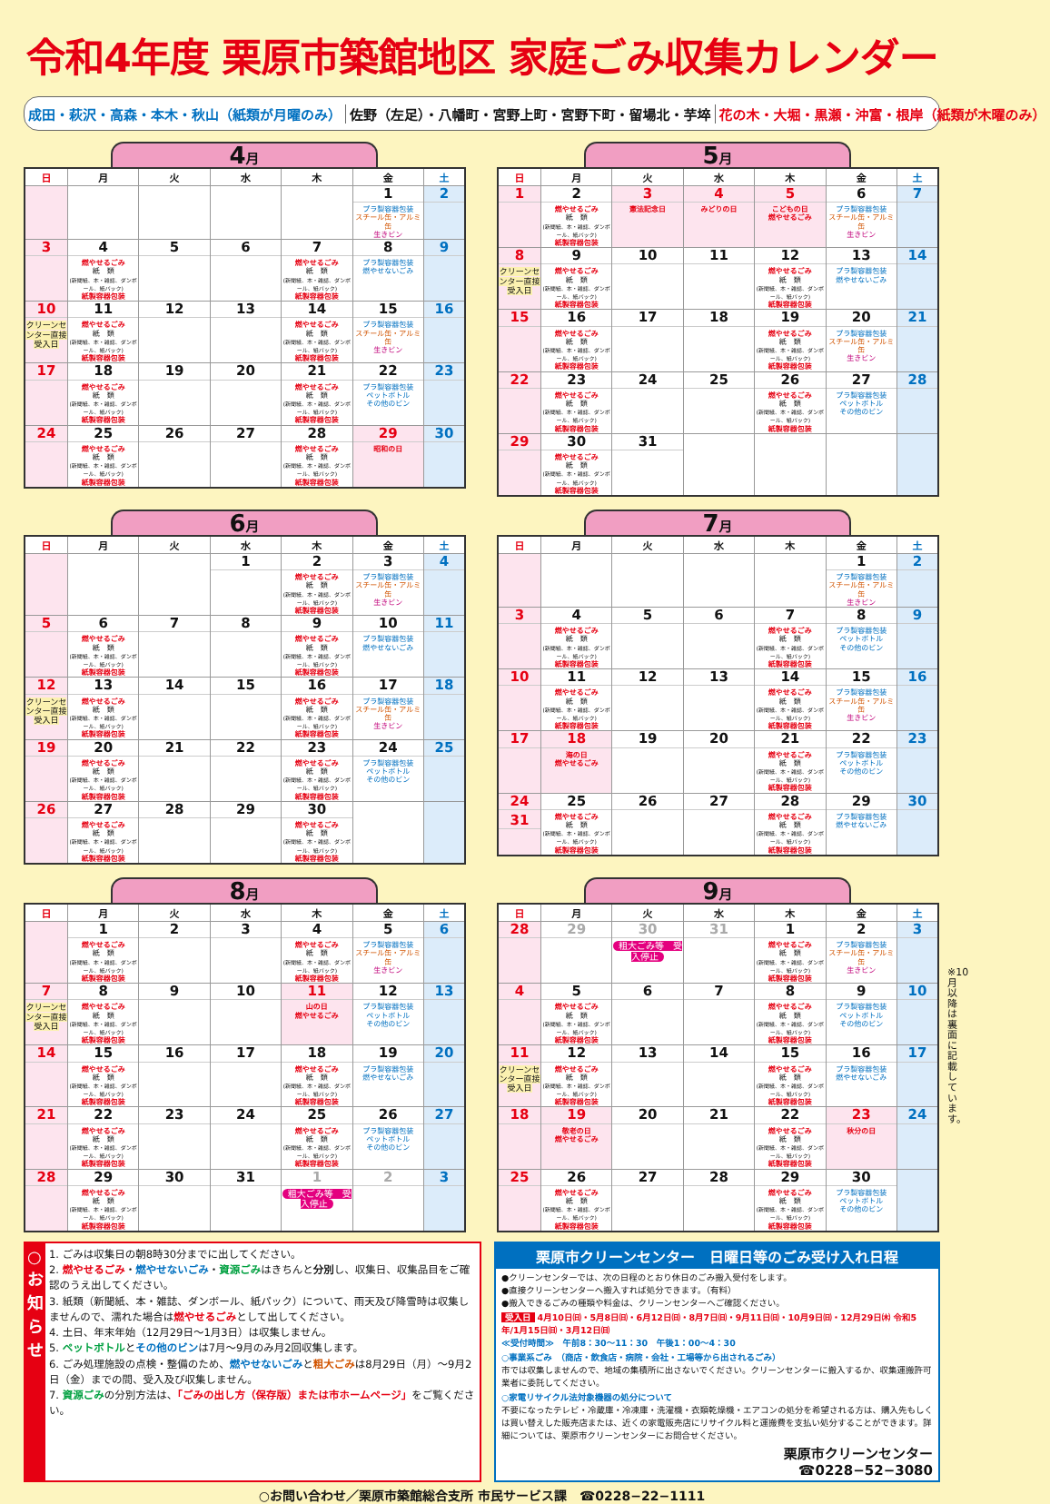令和4年度 栗原市築館地区 家庭ごみ収集カレンダー
成田・萩沢・高森・本木・秋山（紙類が月曜のみ） 佐野（左足）・八幡町・宮野上町・宮野下町・留場北・芋埣 花の木・大堀・黒瀬・沖富・根岸（紙類が木曜のみ）
4月
| 日 | 月 | 火 | 水 | 木 | 金 | 土 |
| --- | --- | --- | --- | --- | --- | --- |
| | | | | | 1 プラ製容器包装 スチール缶・アルミ缶 生きビン | 2 |
| 3 | 4 燃やせるごみ 紙 類 (新聞紙、本・雑誌、ダンボール、紙パック) 紙製容器包装 | 5 | 6 | 7 燃やせるごみ 紙 類 (新聞紙、本・雑誌、ダンボール、紙パック) 紙製容器包装 | 8 プラ製容器包装 燃やせないごみ | 9 |
| 10 クリーンセンター直接受入日 | 11 燃やせるごみ 紙 類 (新聞紙、本・雑誌、ダンボール、紙パック) 紙製容器包装 | 12 | 13 | 14 燃やせるごみ 紙 類 (新聞紙、本・雑誌、ダンボール、紙パック) 紙製容器包装 | 15 プラ製容器包装 スチール缶・アルミ缶 生きビン | 16 |
| 17 | 18 燃やせるごみ 紙 類 (新聞紙、本・雑誌、ダンボール、紙パック) 紙製容器包装 | 19 | 20 | 21 燃やせるごみ 紙 類 (新聞紙、本・雑誌、ダンボール、紙パック) 紙製容器包装 | 22 プラ製容器包装 ペットボトル その他のビン | 23 |
| 24 | 25 燃やせるごみ 紙 類 (新聞紙、本・雑誌、ダンボール、紙パック) 紙製容器包装 | 26 | 27 | 28 燃やせるごみ 紙 類 (新聞紙、本・雑誌、ダンボール、紙パック) 紙製容器包装 | 29 昭和の日 | 30 |
5月
| 日 | 月 | 火 | 水 | 木 | 金 | 土 |
| --- | --- | --- | --- | --- | --- | --- |
| 1 | 2 燃やせるごみ 紙 類 (新聞紙、本・雑誌、ダンボール、紙パック) 紙製容器包装 | 3 憲法記念日 | 4 みどりの日 | 5 こどもの日 燃やせるごみ | 6 プラ製容器包装 スチール缶・アルミ缶 生きビン | 7 |
| 8 クリーンセンター直接受入日 | 9 燃やせるごみ 紙 類 (新聞紙、本・雑誌、ダンボール、紙パック) 紙製容器包装 | 10 | 11 | 12 燃やせるごみ 紙 類 (新聞紙、本・雑誌、ダンボール、紙パック) 紙製容器包装 | 13 プラ製容器包装 燃やせないごみ | 14 |
| 15 | 16 燃やせるごみ 紙 類 (新聞紙、本・雑誌、ダンボール、紙パック) 紙製容器包装 | 17 | 18 | 19 燃やせるごみ 紙 類 (新聞紙、本・雑誌、ダンボール、紙パック) 紙製容器包装 | 20 プラ製容器包装 スチール缶・アルミ缶 生きビン | 21 |
| 22 | 23 燃やせるごみ 紙 類 (新聞紙、本・雑誌、ダンボール、紙パック) 紙製容器包装 | 24 | 25 | 26 燃やせるごみ 紙 類 (新聞紙、本・雑誌、ダンボール、紙パック) 紙製容器包装 | 27 プラ製容器包装 ペットボトル その他のビン | 28 |
| 29 | 30 燃やせるごみ 紙 類 (新聞紙、本・雑誌、ダンボール、紙パック) 紙製容器包装 | 31 | | | | |
6月
| 日 | 月 | 火 | 水 | 木 | 金 | 土 |
| --- | --- | --- | --- | --- | --- | --- |
| | | | 1 | 2 燃やせるごみ 紙 類 (新聞紙、本・雑誌、ダンボール、紙パック) 紙製容器包装 | 3 プラ製容器包装 スチール缶・アルミ缶 生きビン | 4 |
| 5 | 6 燃やせるごみ 紙 類 (新聞紙、本・雑誌、ダンボール、紙パック) 紙製容器包装 | 7 | 8 | 9 燃やせるごみ 紙 類 (新聞紙、本・雑誌、ダンボール、紙パック) 紙製容器包装 | 10 プラ製容器包装 燃やせないごみ | 11 |
| 12 クリーンセンター直接受入日 | 13 燃やせるごみ 紙 類 (新聞紙、本・雑誌、ダンボール、紙パック) 紙製容器包装 | 14 | 15 | 16 燃やせるごみ 紙 類 (新聞紙、本・雑誌、ダンボール、紙パック) 紙製容器包装 | 17 プラ製容器包装 スチール缶・アルミ缶 生きビン | 18 |
| 19 | 20 燃やせるごみ 紙 類 (新聞紙、本・雑誌、ダンボール、紙パック) 紙製容器包装 | 21 | 22 | 23 燃やせるごみ 紙 類 (新聞紙、本・雑誌、ダンボール、紙パック) 紙製容器包装 | 24 プラ製容器包装 ペットボトル その他のビン | 25 |
| 26 | 27 燃やせるごみ 紙 類 (新聞紙、本・雑誌、ダンボール、紙パック) 紙製容器包装 | 28 | 29 | 30 燃やせるごみ 紙 類 (新聞紙、本・雑誌、ダンボール、紙パック) 紙製容器包装 | | |
7月
| 日 | 月 | 火 | 水 | 木 | 金 | 土 |
| --- | --- | --- | --- | --- | --- | --- |
| | | | | | 1 プラ製容器包装 スチール缶・アルミ缶 生きビン | 2 |
| 3 | 4 燃やせるごみ 紙 類 (新聞紙、本・雑誌、ダンボール、紙パック) 紙製容器包装 | 5 | 6 | 7 燃やせるごみ 紙 類 (新聞紙、本・雑誌、ダンボール、紙パック) 紙製容器包装 | 8 プラ製容器包装 ペットボトル その他のビン | 9 |
| 10 | 11 燃やせるごみ 紙 類 (新聞紙、本・雑誌、ダンボール、紙パック) 紙製容器包装 | 12 | 13 | 14 燃やせるごみ 紙 類 (新聞紙、本・雑誌、ダンボール、紙パック) 紙製容器包装 | 15 プラ製容器包装 スチール缶・アルミ缶 生きビン | 16 |
| 17 | 18 海の日 燃やせるごみ | 19 | 20 | 21 燃やせるごみ 紙 類 (新聞紙、本・雑誌、ダンボール、紙パック) 紙製容器包装 | 22 プラ製容器包装 ペットボトル その他のビン | 23 |
| 24 31 | 25 燃やせるごみ 紙 類 (新聞紙、本・雑誌、ダンボール、紙パック) 紙製容器包装 | 26 | 27 | 28 燃やせるごみ 紙 類 (新聞紙、本・雑誌、ダンボール、紙パック) 紙製容器包装 | 29 プラ製容器包装 燃やせないごみ | 30 |
8月
| 日 | 月 | 火 | 水 | 木 | 金 | 土 |
| --- | --- | --- | --- | --- | --- | --- |
| | 1 燃やせるごみ 紙 類 (新聞紙、本・雑誌、ダンボール、紙パック) 紙製容器包装 | 2 | 3 | 4 燃やせるごみ 紙 類 (新聞紙、本・雑誌、ダンボール、紙パック) 紙製容器包装 | 5 プラ製容器包装 スチール缶・アルミ缶 生きビン | 6 |
| 7 クリーンセンター直接受入日 | 8 燃やせるごみ 紙 類 (新聞紙、本・雑誌、ダンボール、紙パック) 紙製容器包装 | 9 | 10 | 11 山の日 燃やせるごみ | 12 プラ製容器包装 ペットボトル その他のビン | 13 |
| 14 | 15 燃やせるごみ 紙 類 (新聞紙、本・雑誌、ダンボール、紙パック) 紙製容器包装 | 16 | 17 | 18 燃やせるごみ 紙 類 (新聞紙、本・雑誌、ダンボール、紙パック) 紙製容器包装 | 19 プラ製容器包装 燃やせないごみ | 20 |
| 21 | 22 燃やせるごみ 紙 類 (新聞紙、本・雑誌、ダンボール、紙パック) 紙製容器包装 | 23 | 24 | 25 燃やせるごみ 紙 類 (新聞紙、本・雑誌、ダンボール、紙パック) 紙製容器包装 | 26 プラ製容器包装 ペットボトル その他のビン | 27 |
| 28 | 29 燃やせるごみ 紙 類 (新聞紙、本・雑誌、ダンボール、紙パック) 紙製容器包装 | 30 | 31 | 1 粗大ごみ等 受入停止 | 2 | 3 |
9月
| 日 | 月 | 火 | 水 | 木 | 金 | 土 |
| --- | --- | --- | --- | --- | --- | --- |
| 28 | 29 | 30 粗大ごみ等 受入停止 | 31 | 1 燃やせるごみ 紙 類 (新聞紙、本・雑誌、ダンボール、紙パック) 紙製容器包装 | 2 プラ製容器包装 スチール缶・アルミ缶 生きビン | 3 |
| 4 | 5 燃やせるごみ 紙 類 (新聞紙、本・雑誌、ダンボール、紙パック) 紙製容器包装 | 6 | 7 | 8 燃やせるごみ 紙 類 (新聞紙、本・雑誌、ダンボール、紙パック) 紙製容器包装 | 9 プラ製容器包装 ペットボトル その他のビン | 10 |
| 11 クリーンセンター直接受入日 | 12 燃やせるごみ 紙 類 (新聞紙、本・雑誌、ダンボール、紙パック) 紙製容器包装 | 13 | 14 | 15 燃やせるごみ 紙 類 (新聞紙、本・雑誌、ダンボール、紙パック) 紙製容器包装 | 16 プラ製容器包装 燃やせないごみ | 17 |
| 18 | 19 敬老の日 燃やせるごみ | 20 | 21 | 22 燃やせるごみ 紙 類 (新聞紙、本・雑誌、ダンボール、紙パック) 紙製容器包装 | 23 秋分の日 | 24 |
| 25 | 26 燃やせるごみ 紙 類 (新聞紙、本・雑誌、ダンボール、紙パック) 紙製容器包装 | 27 | 28 | 29 燃やせるごみ 紙 類 (新聞紙、本・雑誌、ダンボール、紙パック) 紙製容器包装 | 30 プラ製容器包装 ペットボトル その他のビン | |
※10月以降は裏面に記載しています。
○お知らせ
1. ごみは収集日の朝8時30分までに出してください。
2. 燃やせるごみ・燃やせないごみ・資源ごみはきちんと分別し、収集日、収集品目をご確認のうえ出してください。
3. 紙類（新聞紙、本・雑誌、ダンボール、紙パック）について、雨天及び降雪時は収集しませんので、濡れた場合は燃やせるごみとして出してください。
4. 土日、年末年始（12月29日～1月3日）は収集しません。
5. ペットボトルとその他のビンは7月～9月のみ月2回収集します。
6. ごみ処理施設の点検・整備のため、燃やせないごみと粗大ごみは8月29日（月）～9月2日（金）までの間、受入及び収集しません。
7. 資源ごみの分別方法は、「ごみの出し方（保存版）または市ホームページ」をご覧ください。
栗原市クリーンセンター　日曜日等のごみ受け入れ日程
●クリーンセンターでは、次の日程のとおり休日のごみ搬入受付をします。
●直接クリーンセンターへ搬入すれば処分できます。（有料）
●搬入できるごみの種類や料金は、クリーンセンターへご確認ください。
受入日 4月10日㈰・5月8日㈰・6月12日㈰・8月7日㈰・9月11日㈰・10月9日㈰・12月29日㈭ 令和5年/1月15日㈰・3月12日㈰
≪受付時間≫　午前8：30～11：30　午後1：00～4：30
○事業系ごみ　（商店・飲食店・病院・会社・工場等から出されるごみ）
市では収集しませんので、地域の集積所に出さないでください。クリーンセンターに搬入するか、収集運搬許可業者に委託してください。
○家電リサイクル法対象機器の処分について
不要になったテレビ・冷蔵庫・冷凍庫・洗濯機・衣類乾燥機・エアコンの処分を希望される方は、購入先もしくは買い替えした販売店または、近くの家電販売店にリサイクル料と運搬費を支払い処分することができます。詳細については、栗原市クリーンセンターにお問合せください。
栗原市クリーンセンター
☎0228−52−3080
○お問い合わせ／栗原市築館総合支所 市民サービス課　☎0228−22−1111